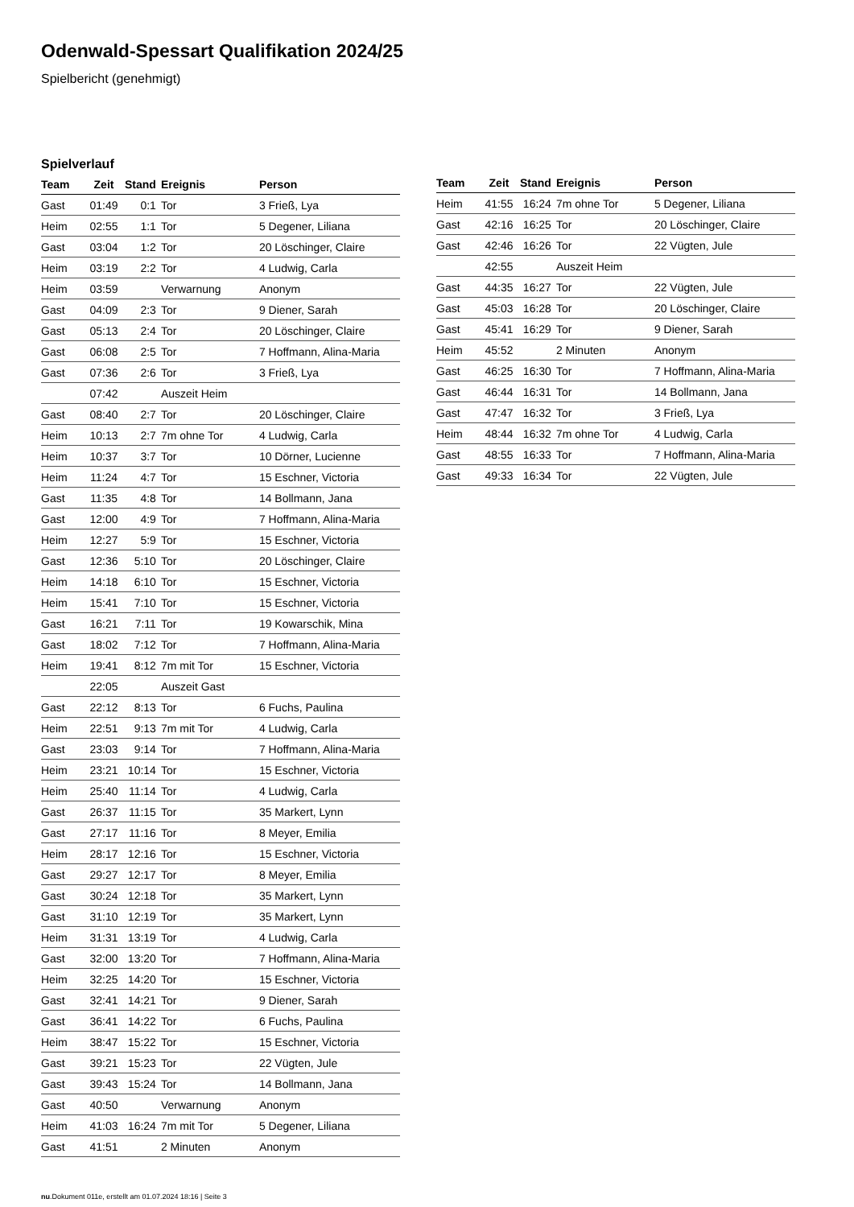Odenwald-Spessart Qualifikation 2024/25
Spielbericht (genehmigt)
Spielverlauf
| Team | Zeit | Stand | Ereignis | Person |
| --- | --- | --- | --- | --- |
| Gast | 01:49 | 0:1 | Tor | 3 Frieß, Lya |
| Heim | 02:55 | 1:1 | Tor | 5 Degener, Liliana |
| Gast | 03:04 | 1:2 | Tor | 20 Löschinger, Claire |
| Heim | 03:19 | 2:2 | Tor | 4 Ludwig, Carla |
| Heim | 03:59 | | Verwarnung | Anonym |
| Gast | 04:09 | 2:3 | Tor | 9 Diener, Sarah |
| Gast | 05:13 | 2:4 | Tor | 20 Löschinger, Claire |
| Gast | 06:08 | 2:5 | Tor | 7 Hoffmann, Alina-Maria |
| Gast | 07:36 | 2:6 | Tor | 3 Frieß, Lya |
| | 07:42 | | Auszeit Heim | |
| Gast | 08:40 | 2:7 | Tor | 20 Löschinger, Claire |
| Heim | 10:13 | 2:7 | 7m ohne Tor | 4 Ludwig, Carla |
| Heim | 10:37 | 3:7 | Tor | 10 Dörner, Lucienne |
| Heim | 11:24 | 4:7 | Tor | 15 Eschner, Victoria |
| Gast | 11:35 | 4:8 | Tor | 14 Bollmann, Jana |
| Gast | 12:00 | 4:9 | Tor | 7 Hoffmann, Alina-Maria |
| Heim | 12:27 | 5:9 | Tor | 15 Eschner, Victoria |
| Gast | 12:36 | 5:10 | Tor | 20 Löschinger, Claire |
| Heim | 14:18 | 6:10 | Tor | 15 Eschner, Victoria |
| Heim | 15:41 | 7:10 | Tor | 15 Eschner, Victoria |
| Gast | 16:21 | 7:11 | Tor | 19 Kowarschik, Mina |
| Gast | 18:02 | 7:12 | Tor | 7 Hoffmann, Alina-Maria |
| Heim | 19:41 | 8:12 | 7m mit Tor | 15 Eschner, Victoria |
| | 22:05 | | Auszeit Gast | |
| Gast | 22:12 | 8:13 | Tor | 6 Fuchs, Paulina |
| Heim | 22:51 | 9:13 | 7m mit Tor | 4 Ludwig, Carla |
| Gast | 23:03 | 9:14 | Tor | 7 Hoffmann, Alina-Maria |
| Heim | 23:21 | 10:14 | Tor | 15 Eschner, Victoria |
| Heim | 25:40 | 11:14 | Tor | 4 Ludwig, Carla |
| Gast | 26:37 | 11:15 | Tor | 35 Markert, Lynn |
| Gast | 27:17 | 11:16 | Tor | 8 Meyer, Emilia |
| Heim | 28:17 | 12:16 | Tor | 15 Eschner, Victoria |
| Gast | 29:27 | 12:17 | Tor | 8 Meyer, Emilia |
| Gast | 30:24 | 12:18 | Tor | 35 Markert, Lynn |
| Gast | 31:10 | 12:19 | Tor | 35 Markert, Lynn |
| Heim | 31:31 | 13:19 | Tor | 4 Ludwig, Carla |
| Gast | 32:00 | 13:20 | Tor | 7 Hoffmann, Alina-Maria |
| Heim | 32:25 | 14:20 | Tor | 15 Eschner, Victoria |
| Gast | 32:41 | 14:21 | Tor | 9 Diener, Sarah |
| Gast | 36:41 | 14:22 | Tor | 6 Fuchs, Paulina |
| Heim | 38:47 | 15:22 | Tor | 15 Eschner, Victoria |
| Gast | 39:21 | 15:23 | Tor | 22 Vügten, Jule |
| Gast | 39:43 | 15:24 | Tor | 14 Bollmann, Jana |
| Gast | 40:50 | | Verwarnung | Anonym |
| Heim | 41:03 | 16:24 | 7m mit Tor | 5 Degener, Liliana |
| Gast | 41:51 | | 2 Minuten | Anonym |
| Team | Zeit | Stand | Ereignis | Person |
| --- | --- | --- | --- | --- |
| Heim | 41:55 | 16:24 | 7m ohne Tor | 5 Degener, Liliana |
| Gast | 42:16 | 16:25 | Tor | 20 Löschinger, Claire |
| Gast | 42:46 | 16:26 | Tor | 22 Vügten, Jule |
| | 42:55 | | Auszeit Heim | |
| Gast | 44:35 | 16:27 | Tor | 22 Vügten, Jule |
| Gast | 45:03 | 16:28 | Tor | 20 Löschinger, Claire |
| Gast | 45:41 | 16:29 | Tor | 9 Diener, Sarah |
| Heim | 45:52 | | 2 Minuten | Anonym |
| Gast | 46:25 | 16:30 | Tor | 7 Hoffmann, Alina-Maria |
| Gast | 46:44 | 16:31 | Tor | 14 Bollmann, Jana |
| Gast | 47:47 | 16:32 | Tor | 3 Frieß, Lya |
| Heim | 48:44 | 16:32 | 7m ohne Tor | 4 Ludwig, Carla |
| Gast | 48:55 | 16:33 | Tor | 7 Hoffmann, Alina-Maria |
| Gast | 49:33 | 16:34 | Tor | 22 Vügten, Jule |
nu.Dokument 011e, erstellt am 01.07.2024 18:16 | Seite 3